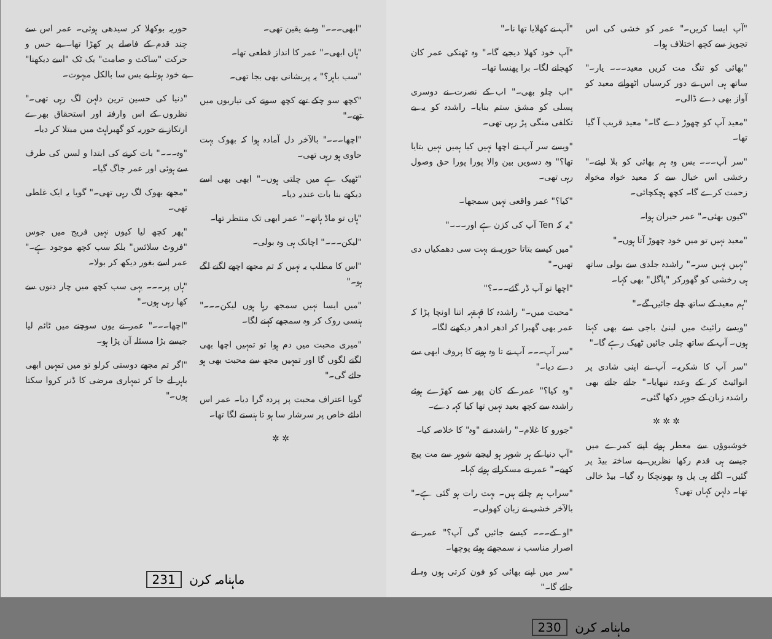"آپ نے کھلایا تھا نا۔"
"آپ خود کھلا دیجیے گا۔" وہ ٹھنکی عمر کان کھجانے لگا۔ برا پھنسا تھا۔
"اب چلو بھی۔" اب کے نصرت نے دوسری پسلی کو مشق ستم بنایا۔ راشدہ کو یہ بے تکلفی منگی پڑ رہی تھی۔
"ویسے سر آپ نے اچھا نہیں کیا ہمیں نہیں بتایا تھا؟" وہ دسویں بین والا پورا پورا حق وصول رہی تھی۔
"کیا؟" عمر واقعی نہیں سمجھا۔
"یہ کہ Ten آپ کی کزن ہے اور۔۔۔"
"میں کیسے بتاتا حوریہ نے بہت سی دھمکیاں دی تھیں۔"
"اچھا تو آپ ڈر گئے۔۔۔؟"
"محبت میں۔" راشدہ کا قہقہہ اتنا اونچا پڑا کہ عمر بھی گھبرا کر ادھر ادھر دیکھنے لگا۔
"سر آپ۔۔۔ آپ نے تا وہ ہونے کا پروف ابھی سے دے دیا۔"
"وہ کیا؟" عمر کے کان پھر سے کھڑے ہوئے راشدہ سے کچھ بعید نہیں تھا کیا کہہ دے۔
"جورو کا غلام۔" راشدہ نے "وہ" کا خلاصہ کیا۔
"آپ دنیا کے ہر شوہر ہو لیجیے شوہر سے مت پیچ کھیے۔" عمر نے مسکراتے ہوئے کہا۔
"سراب ہم چلتے ہیں۔ بہت رات ہو گئی ہے۔" بالآخر خشی نے زبان کھولی۔
"او کے۔۔۔ کیسے جائیں گی آپ؟" عمر نے اصرار مناسب نہ سمجھتے ہوئے پوچھا۔
"سر میں اپنے بھائی کو فون کرتی ہوں وہ لے جائے گا۔"
"آپ ایسا کریں۔" عمر کو خشی کی اس تجویز سے کچھ اختلاف ہوا۔
"بھائی کو تنگ مت کریں معید۔۔۔ یار۔" ساتھ ہی اس نے دور کرسیاں اٹھواتے معید کو آواز بھی دے ڈالی۔
"معید آپ کو چھوڑ دے گا۔" معید قریب آ گیا تھا۔
"سر آپ۔۔۔ بس وہ ہم بھائی کو بلا لیتے۔" رخشی اس خیال سے کہ معید خواہ مخواہ زحمت کرے گا۔ کچھ ہچکچائی۔
"کیوں بھئی۔" عمر حیران ہوا۔
"معید نہیں تو میں خود چھوڑ آتا ہوں۔"
"نہیں نہیں سر۔" راشدہ جلدی سے بولی ساتھ ہی رخشی کو گھورکر "پاگل" بھی کہا۔
"ہم معید کے ساتھ چلے جائیں گے۔"
"ویسے رائیٹ میں لبنیٰ باجی سے بھی کہتا ہوں۔ آپ کے ساتھ چلی جائیں ٹھیک رہے گا۔"
"سر آپ کا شکریہ۔ آپ نے اپنی شادی پر انوائیٹ کر کے وعدہ نبھایا۔" جاتے جاتے بھی راشدہ زبان کے جوہر دکھا گئی۔
✲ ✲ ✲
خوشبوؤں سے معطر ہوئے اپنے کمرے میں جیسے ہی قدم رکھا نظریں بے ساختہ بیڈ پر گئیں۔ اگلے ہی پل وہ بھونچکا رہ گیا۔ بیڈ خالی تھا۔ دلہن کہاں تھی؟
ماہنامہ کرن 230
حوریہ بوکھلا کر سیدھی ہوئی۔ عمر اس سے چند قدم کے فاصلے پر کھڑا تھا۔ بے حس و حرکت "ساکت و صامت" یک ٹک "اسے دیکھنا" بے خود ہوتا بے بس سا بالکل مبہوت۔
"دنیا کی حسین ترین دلہن لگ رہی تھی۔" نظروں کے اس وارفتہ اور استحقاق بھرے ارتکاز نے حوریہ کو گھبراہٹ میں مبتلا کر دیا۔
"وہ۔۔۔" بات کرنے کی ابتدا و لسن کی طرف سے ہوئی اور عمر جاگ گیا۔
"مجھے بھوک لگ رہی تھی۔" گویا یہ ایک غلطی تھی۔
"پھر کچھ لیا کیوں نہیں فریج میں جوس "فروٹ سلائس" بلکہ سب کچھ موجود ہے۔" عمر اسے بغور دیکھ کر بولا۔
"ہاں پر۔۔۔ یہی سب کچھ میں چار دنوں سے کھا رہی ہوں۔"
"اچھا۔۔۔" عمر نے یوں سوچنے میں ٹائم لیا جیسے بڑا مسئلہ آن پڑا ہو۔
"اگر تم مجھے دوستی کرلو تو میں تمہیں ابھی باہر لے جا کر تمہاری مرضی کا ڈنر کروا سکتا ہوں۔"
"ابھی۔۔۔" وہ بے یقین تھی۔
"ہاں ابھی۔" عمر کا انداز قطعی تھا۔
"سب باہر؟" یہ پریشانی بھی بجا تھی۔
"کچھ سو چکے تھے کچھ سونے کی تیاریوں میں تھے۔"
"اچھا۔۔۔" بالآخر دل آمادہ ہوا کہ بھوک بہت حاوی ہو رہی تھی۔
"ٹھیک ہے میں چلتی ہوں۔" ابھی بھی اسے دیکھے بنا بات عندیہ دیا۔
"ہاں تو ماڈ ہاتھ۔" عمر ابھی تک منتظر تھا۔
"لیکن۔۔۔" اچانک ہی وہ بولی۔
"اس کا مطلب یہ نہیں کہ تم مجھے اچھے لگنے لگے ہو۔"
"میں ایسا نہیں سمجھ رہا ہوں لیکن۔۔۔" ہنسی روک کر وہ سمجھے کہنے لگا۔
"میری محبت میں دم ہوا تو تمہیں اچھا بھی لگنے لگوں گا اور تمہیں مجھ سے محبت بھی ہو جائے گی۔"
گویا اعتراف محبت پر پردہ گرا دیا۔ عمر اس ادائے خاص پر سرشار سا ہو تا ہنسنے لگا تھا۔
✲ ✲
ماہنامہ کرن 231